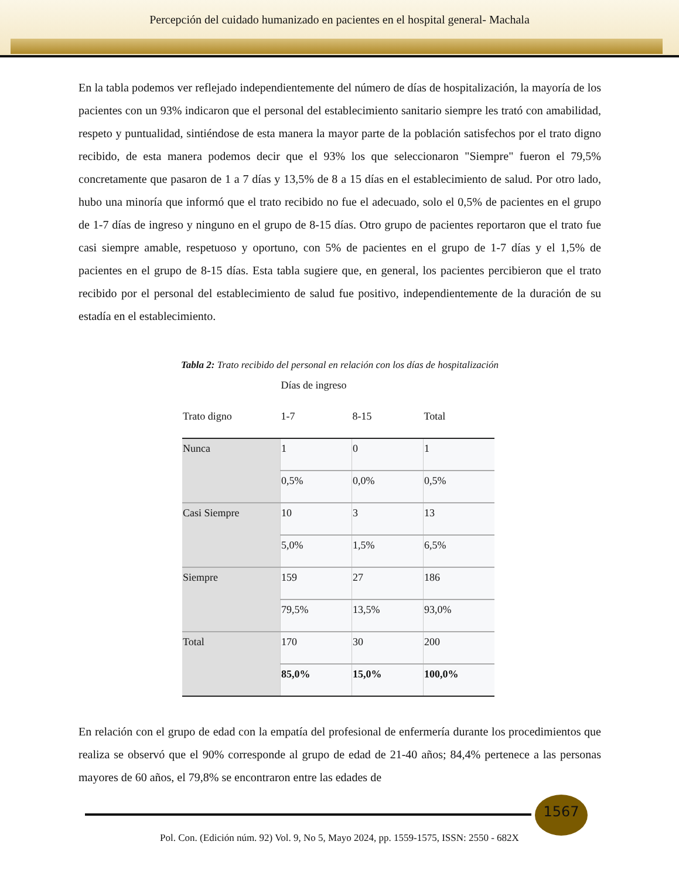Percepción del cuidado humanizado en pacientes en el hospital general- Machala
En la tabla podemos ver reflejado independientemente del número de días de hospitalización, la mayoría de los pacientes con un 93% indicaron que el personal del establecimiento sanitario siempre les trató con amabilidad, respeto y puntualidad, sintiéndose de esta manera la mayor parte de la población satisfechos por el trato digno recibido, de esta manera podemos decir que el 93% los que seleccionaron "Siempre" fueron el 79,5% concretamente que pasaron de 1 a 7 días y 13,5% de 8 a 15 días en el establecimiento de salud. Por otro lado, hubo una minoría que informó que el trato recibido no fue el adecuado, solo el 0,5% de pacientes en el grupo de 1-7 días de ingreso y ninguno en el grupo de 8-15 días. Otro grupo de pacientes reportaron que el trato fue casi siempre amable, respetuoso y oportuno, con 5% de pacientes en el grupo de 1-7 días y el 1,5% de pacientes en el grupo de 8-15 días. Esta tabla sugiere que, en general, los pacientes percibieron que el trato recibido por el personal del establecimiento de salud fue positivo, independientemente de la duración de su estadía en el establecimiento.
Tabla 2: Trato recibido del personal en relación con los días de hospitalización
| | Días de ingreso | | |
| --- | --- | --- | --- |
| Trato digno | 1-7 | 8-15 | Total |
| Nunca | 1 | 0 | 1 |
| | 0,5% | 0,0% | 0,5% |
| Casi Siempre | 10 | 3 | 13 |
| | 5,0% | 1,5% | 6,5% |
| Siempre | 159 | 27 | 186 |
| | 79,5% | 13,5% | 93,0% |
| Total | 170 | 30 | 200 |
| | 85,0% | 15,0% | 100,0% |
En relación con el grupo de edad con la empatía del profesional de enfermería durante los procedimientos que realiza se observó que el 90% corresponde al grupo de edad de 21-40 años; 84,4% pertenece a las personas mayores de 60 años, el 79,8% se encontraron entre las edades de
1567
Pol. Con. (Edición núm. 92) Vol. 9, No 5, Mayo 2024, pp. 1559-1575, ISSN: 2550 - 682X